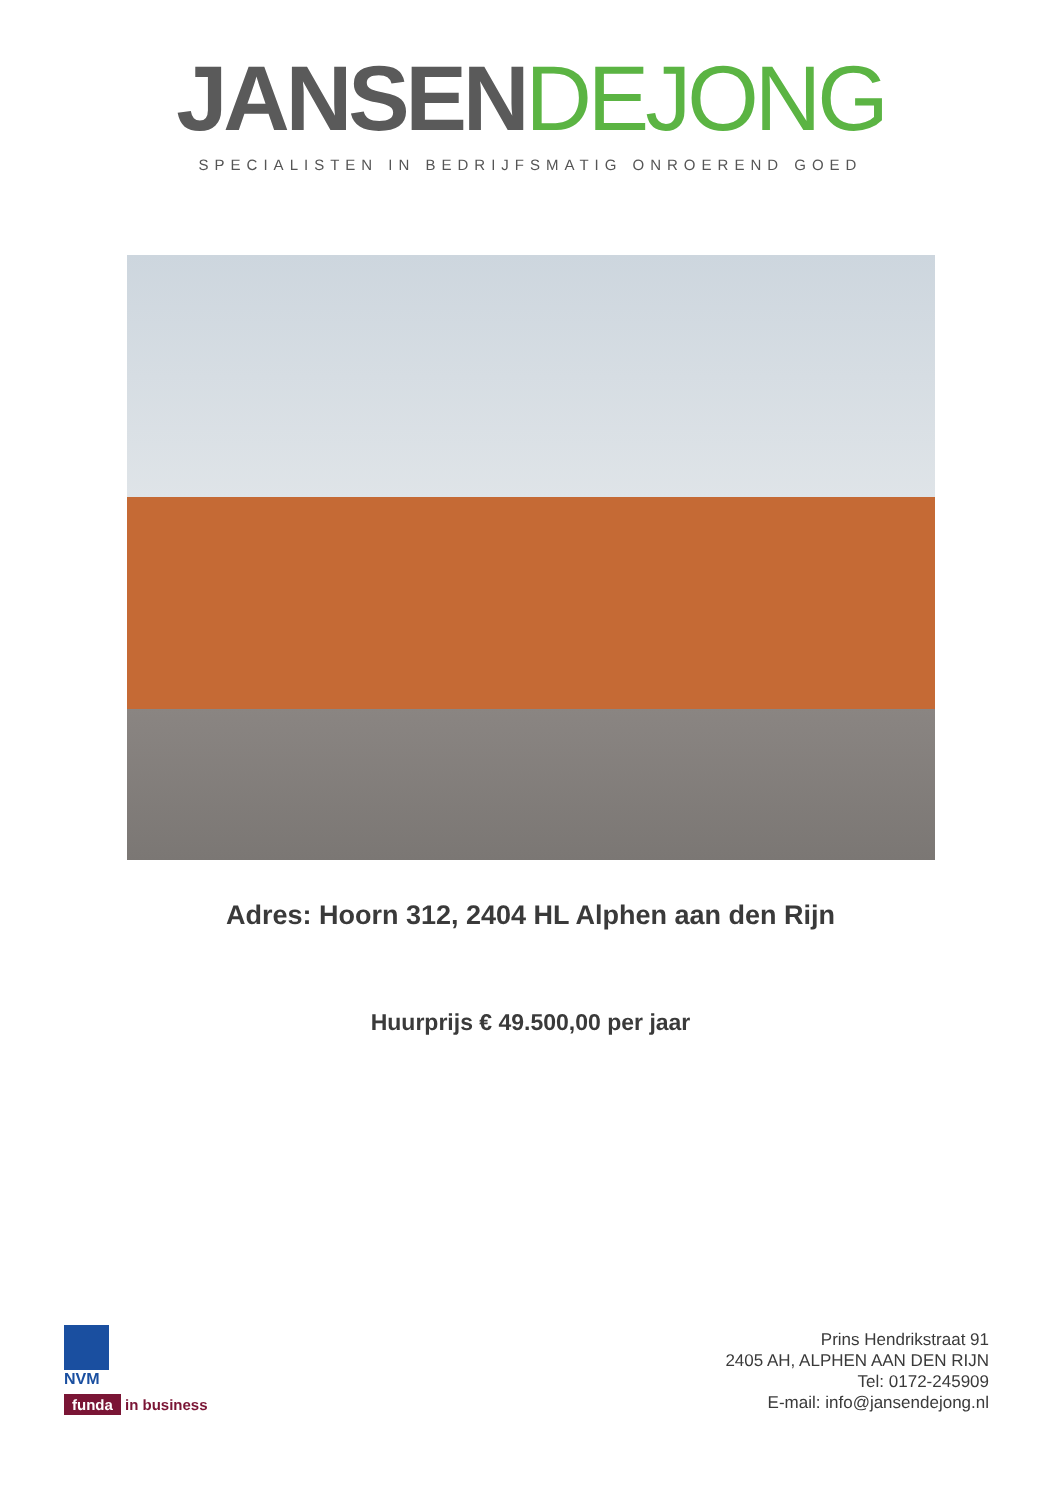JANSEN DEJONG
SPECIALISTEN IN BEDRIJFSMATIG ONROEREND GOED
Adres: Hoorn 312, 2404 HL Alphen aan den Rijn
Huurprijs € 49.500,00 per jaar
NVM
funda in business
Prins Hendrikstraat 91
2405 AH, ALPHEN AAN DEN RIJN
Tel: 0172-245909
E-mail: info@jansendejong.nl